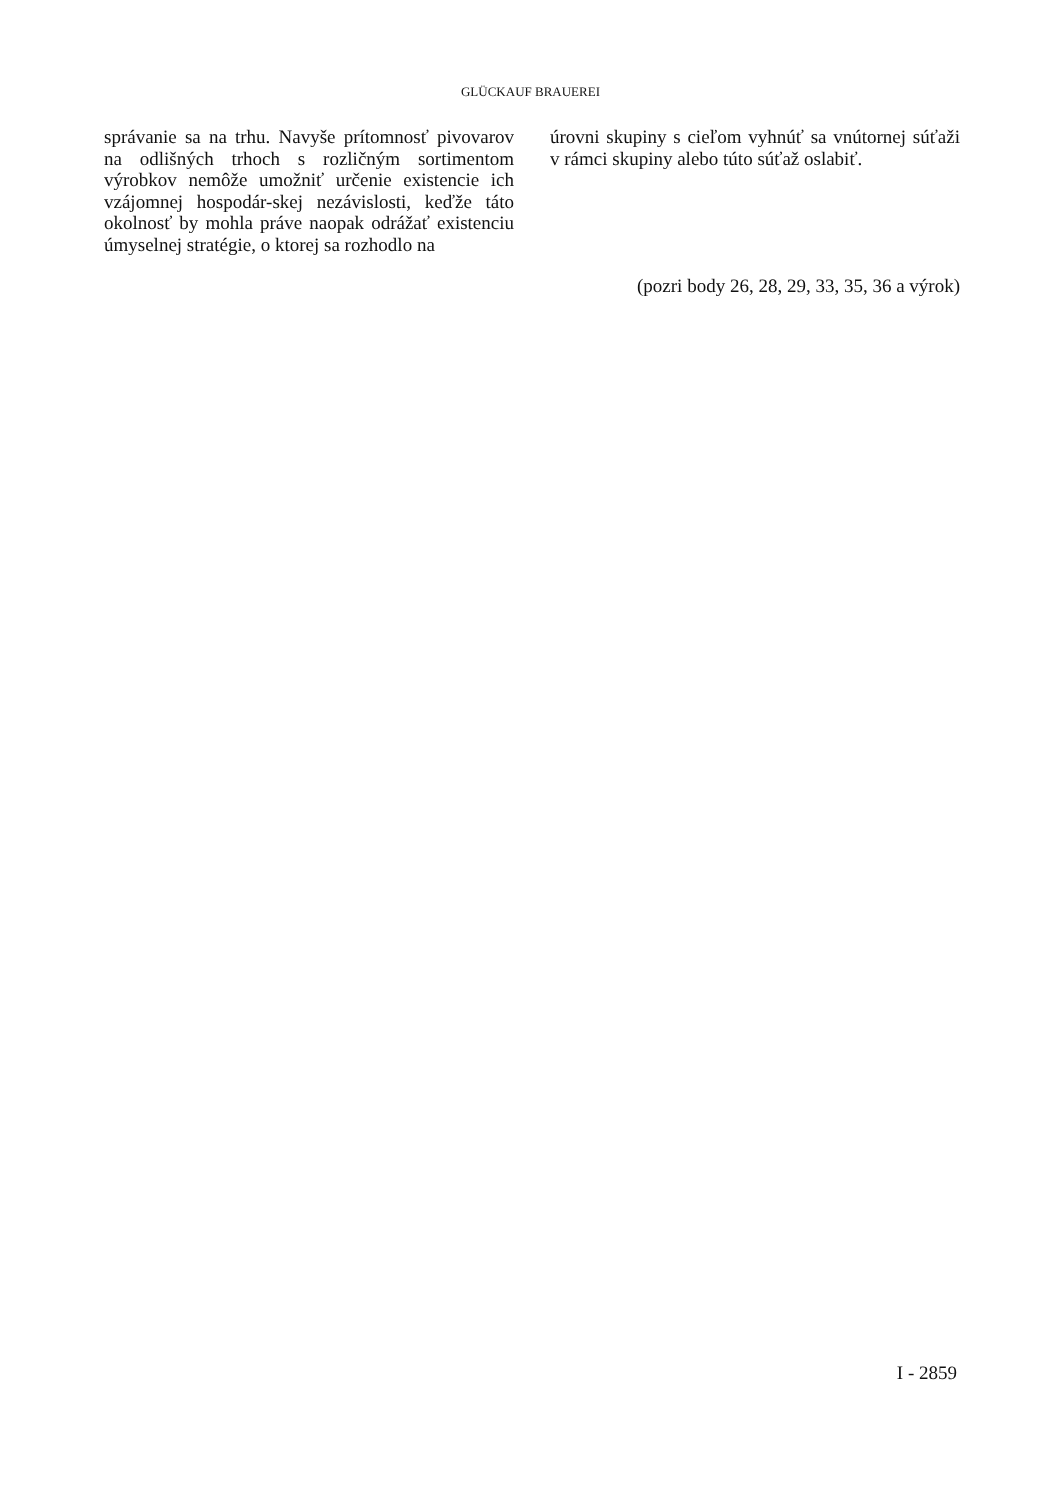GLÜCKAUF BRAUEREI
správanie sa na trhu. Navyše prítomnosť pivovarov na odlišných trhoch s rozličným sortimentom výrobkov nemôže umožniť určenie existencie ich vzájomnej hospodár-skej nezávislosti, keďže táto okolnosť by mohla práve naopak odrážať existenciu úmyselnej stratégie, o ktorej sa rozhodlo na
úrovni skupiny s cieľom vyhnúť sa vnútornej súťaži v rámci skupiny alebo túto súťaž oslabiť.
(pozri body 26, 28, 29, 33, 35, 36 a výrok)
I - 2859